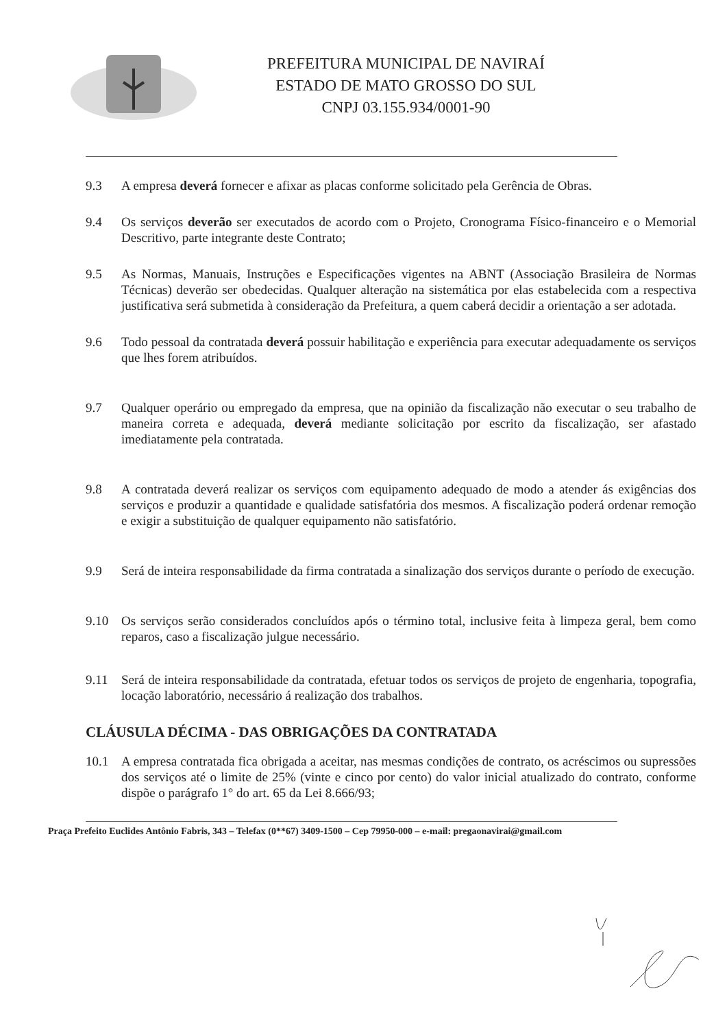PREFEITURA MUNICIPAL DE NAVIRAÍ
ESTADO DE MATO GROSSO DO SUL
CNPJ 03.155.934/0001-90
9.3 A empresa deverá fornecer e afixar as placas conforme solicitado pela Gerência de Obras.
9.4 Os serviços deverão ser executados de acordo com o Projeto, Cronograma Físico-financeiro e o Memorial Descritivo, parte integrante deste Contrato;
9.5 As Normas, Manuais, Instruções e Especificações vigentes na ABNT (Associação Brasileira de Normas Técnicas) deverão ser obedecidas. Qualquer alteração na sistemática por elas estabelecida com a respectiva justificativa será submetida à consideração da Prefeitura, a quem caberá decidir a orientação a ser adotada.
9.6 Todo pessoal da contratada deverá possuir habilitação e experiência para executar adequadamente os serviços que lhes forem atribuídos.
9.7 Qualquer operário ou empregado da empresa, que na opinião da fiscalização não executar o seu trabalho de maneira correta e adequada, deverá mediante solicitação por escrito da fiscalização, ser afastado imediatamente pela contratada.
9.8 A contratada deverá realizar os serviços com equipamento adequado de modo a atender ás exigências dos serviços e produzir a quantidade e qualidade satisfatória dos mesmos. A fiscalização poderá ordenar remoção e exigir a substituição de qualquer equipamento não satisfatório.
9.9 Será de inteira responsabilidade da firma contratada a sinalização dos serviços durante o período de execução.
9.10 Os serviços serão considerados concluídos após o término total, inclusive feita à limpeza geral, bem como reparos, caso a fiscalização julgue necessário.
9.11 Será de inteira responsabilidade da contratada, efetuar todos os serviços de projeto de engenharia, topografia, locação laboratório, necessário á realização dos trabalhos.
CLÁUSULA DÉCIMA - DAS OBRIGAÇÕES DA CONTRATADA
10.1 A empresa contratada fica obrigada a aceitar, nas mesmas condições de contrato, os acréscimos ou supressões dos serviços até o limite de 25% (vinte e cinco por cento) do valor inicial atualizado do contrato, conforme dispõe o parágrafo 1° do art. 65 da Lei 8.666/93;
Praça Prefeito Euclides Antônio Fabris, 343 – Telefax (0**67) 3409-1500 – Cep 79950-000 – e-mail: pregaonavirai@gmail.com